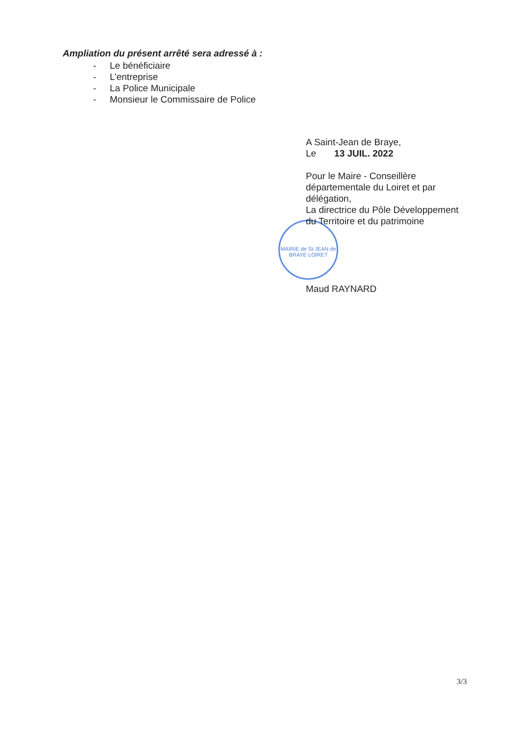Ampliation du présent arrêté sera adressé à :
- Le bénéficiaire
- L’entreprise
- La Police Municipale
- Monsieur le Commissaire de Police
MAIRIE de St JEAN de BRAYE LOIRET
A Saint-Jean de Braye,
Le 13 JUIL. 2022
Pour le Maire - Conseillère
départementale du Loiret et par
délégation,
La directrice du Pôle Développement
du Territoire et du patrimoine
Maud RAYNARD
3/3